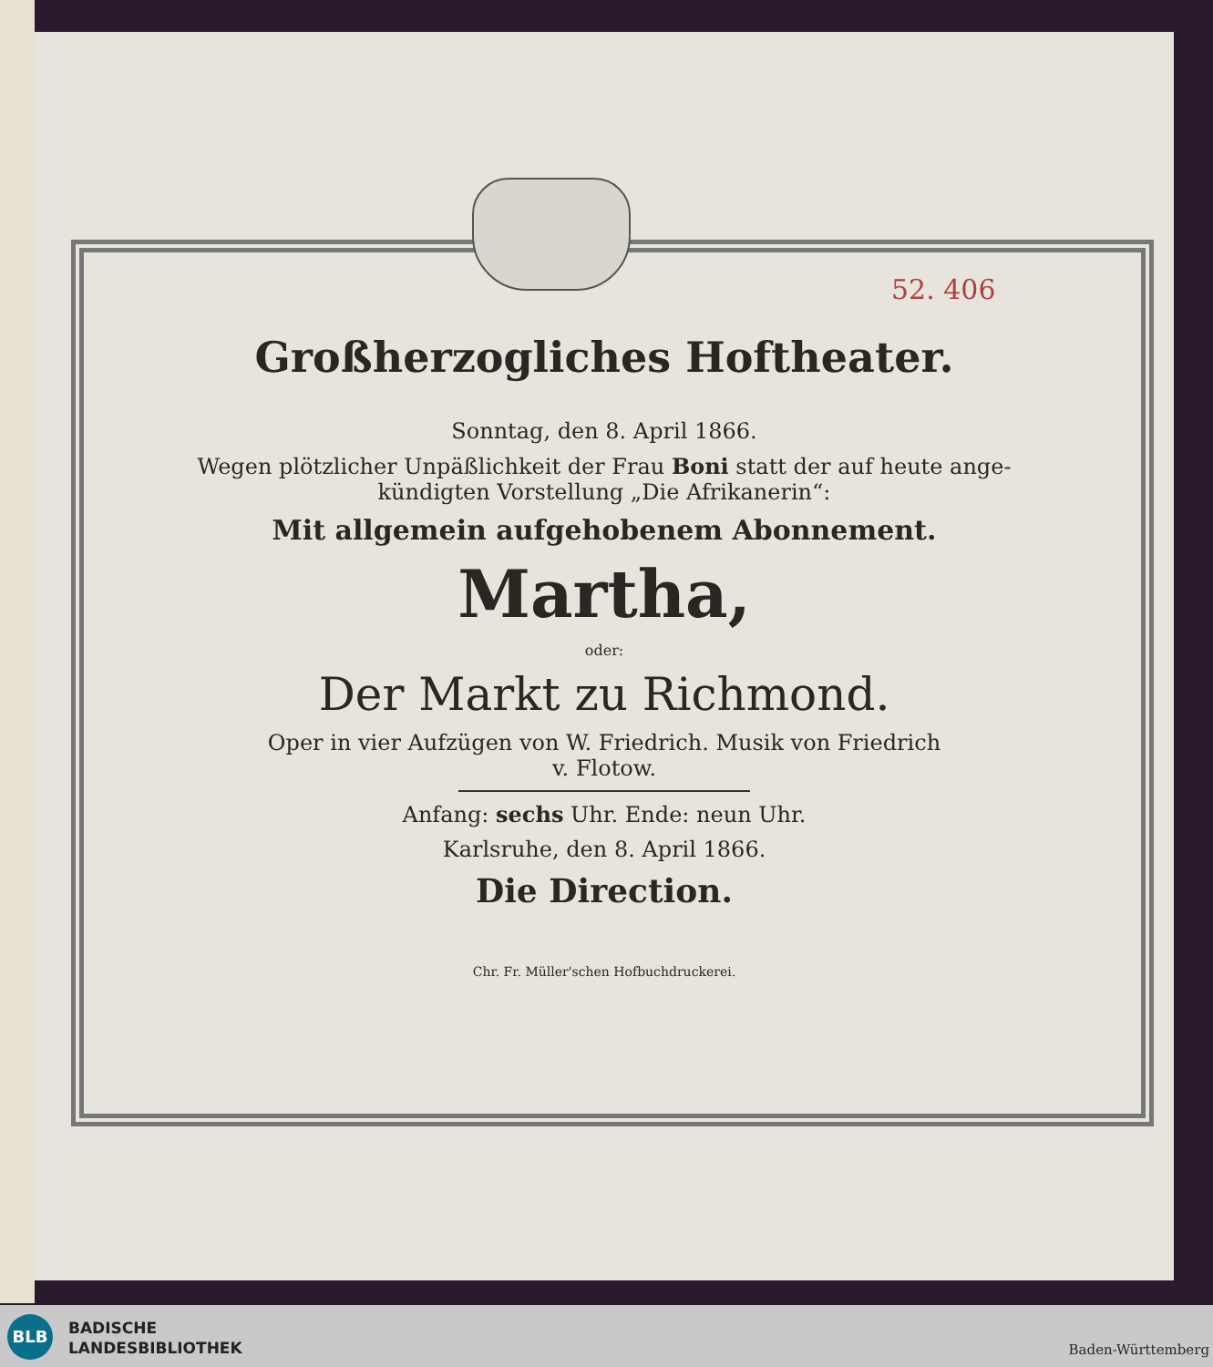52. 406
Großherzogliches Hoftheater.
Sonntag, den 8. April 1866.
Wegen plötzlicher Unpäßlichkeit der Frau Boni statt der auf heute ange-
kündigten Vorstellung „Die Afrikanerin“:
Mit allgemein aufgehobenem Abonnement.
Martha,
oder:
Der Markt zu Richmond.
Oper in vier Aufzügen von W. Friedrich. Musik von Friedrich
v. Flotow.
Anfang: sechs Uhr. Ende: neun Uhr.
Karlsruhe, den 8. April 1866.
Die Direction.
Chr. Fr. Müller'schen Hofbuchdruckerei.
BLB
BADISCHE
LANDESBIBLIOTHEK
Baden-Württemberg